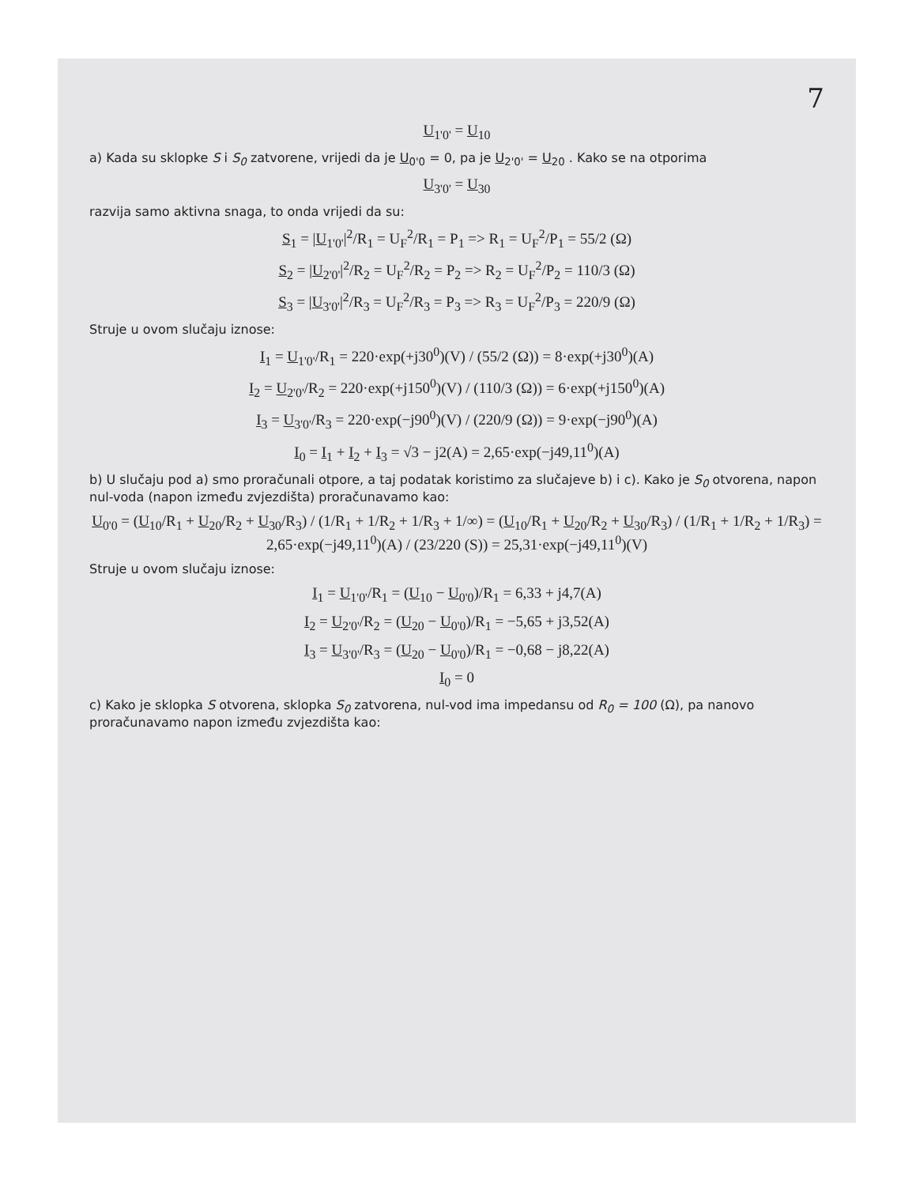7
U<sub>1'0'</sub> = U<sub>10</sub>
a) Kada su sklopke S i S<sub>0</sub> zatvorene, vrijedi da je U<sub>0'0</sub> = 0, pa je U<sub>2'0'</sub> = U<sub>20</sub> . Kako se na otporima
U<sub>3'0'</sub> = U<sub>30</sub>
razvija samo aktivna snaga, to onda vrijedi da su:
S<sub>1</sub> = |U<sub>1'0'</sub>|<sup>2</sup>/R<sub>1</sub> = U<sub>F</sub><sup>2</sup>/R<sub>1</sub> = P<sub>1</sub> => R<sub>1</sub> = U<sub>F</sub><sup>2</sup>/P<sub>1</sub> = 55/2 (Ω)
S<sub>2</sub> = |U<sub>2'0'</sub>|<sup>2</sup>/R<sub>2</sub> = U<sub>F</sub><sup>2</sup>/R<sub>2</sub> = P<sub>2</sub> => R<sub>2</sub> = U<sub>F</sub><sup>2</sup>/P<sub>2</sub> = 110/3 (Ω)
S<sub>3</sub> = |U<sub>3'0'</sub>|<sup>2</sup>/R<sub>3</sub> = U<sub>F</sub><sup>2</sup>/R<sub>3</sub> = P<sub>3</sub> => R<sub>3</sub> = U<sub>F</sub><sup>2</sup>/P<sub>3</sub> = 220/9 (Ω)
Struje u ovom slučaju iznose:
I<sub>1</sub> = U<sub>1'0'</sub>/R<sub>1</sub> = 220·exp(+j30<sup>0</sup>)(V) / (55/2 (Ω)) = 8·exp(+j30<sup>0</sup>)(A)
I<sub>2</sub> = U<sub>2'0'</sub>/R<sub>2</sub> = 220·exp(+j150<sup>0</sup>)(V) / (110/3 (Ω)) = 6·exp(+j150<sup>0</sup>)(A)
I<sub>3</sub> = U<sub>3'0'</sub>/R<sub>3</sub> = 220·exp(−j90<sup>0</sup>)(V) / (220/9 (Ω)) = 9·exp(−j90<sup>0</sup>)(A)
I<sub>0</sub> = I<sub>1</sub> + I<sub>2</sub> + I<sub>3</sub> = √3 − j2(A) = 2,65·exp(−j49,11<sup>0</sup>)(A)
b) U slučaju pod a) smo proračunali otpore, a taj podatak koristimo za slučajeve b) i c). Kako je S<sub>0</sub> otvorena, napon nul-voda (napon između zvjezdišta) proračunavamo kao:
U<sub>0'0</sub> = (U<sub>10</sub>/R<sub>1</sub> + U<sub>20</sub>/R<sub>2</sub> + U<sub>30</sub>/R<sub>3</sub>) / (1/R<sub>1</sub> + 1/R<sub>2</sub> + 1/R<sub>3</sub> + 1/∞) = (U<sub>10</sub>/R<sub>1</sub> + U<sub>20</sub>/R<sub>2</sub> + U<sub>30</sub>/R<sub>3</sub>) / (1/R<sub>1</sub> + 1/R<sub>2</sub> + 1/R<sub>3</sub>) = 2,65·exp(−j49,11<sup>0</sup>)(A) / (23/220 (S)) = 25,31·exp(−j49,11<sup>0</sup>)(V)
Struje u ovom slučaju iznose:
I<sub>1</sub> = U<sub>1'0'</sub>/R<sub>1</sub> = (U<sub>10</sub> − U<sub>0'0</sub>)/R<sub>1</sub> = 6,33 + j4,7(A)
I<sub>2</sub> = U<sub>2'0'</sub>/R<sub>2</sub> = (U<sub>20</sub> − U<sub>0'0</sub>)/R<sub>1</sub> = −5,65 + j3,52(A)
I<sub>3</sub> = U<sub>3'0'</sub>/R<sub>3</sub> = (U<sub>20</sub> − U<sub>0'0</sub>)/R<sub>1</sub> = −0,68 − j8,22(A)
I<sub>0</sub> = 0
c) Kako je sklopka S otvorena, sklopka S<sub>0</sub> zatvorena, nul-vod ima impedansu od R<sub>0</sub> = 100 (Ω), pa nanovo proračunavamo napon između zvjezdišta kao: